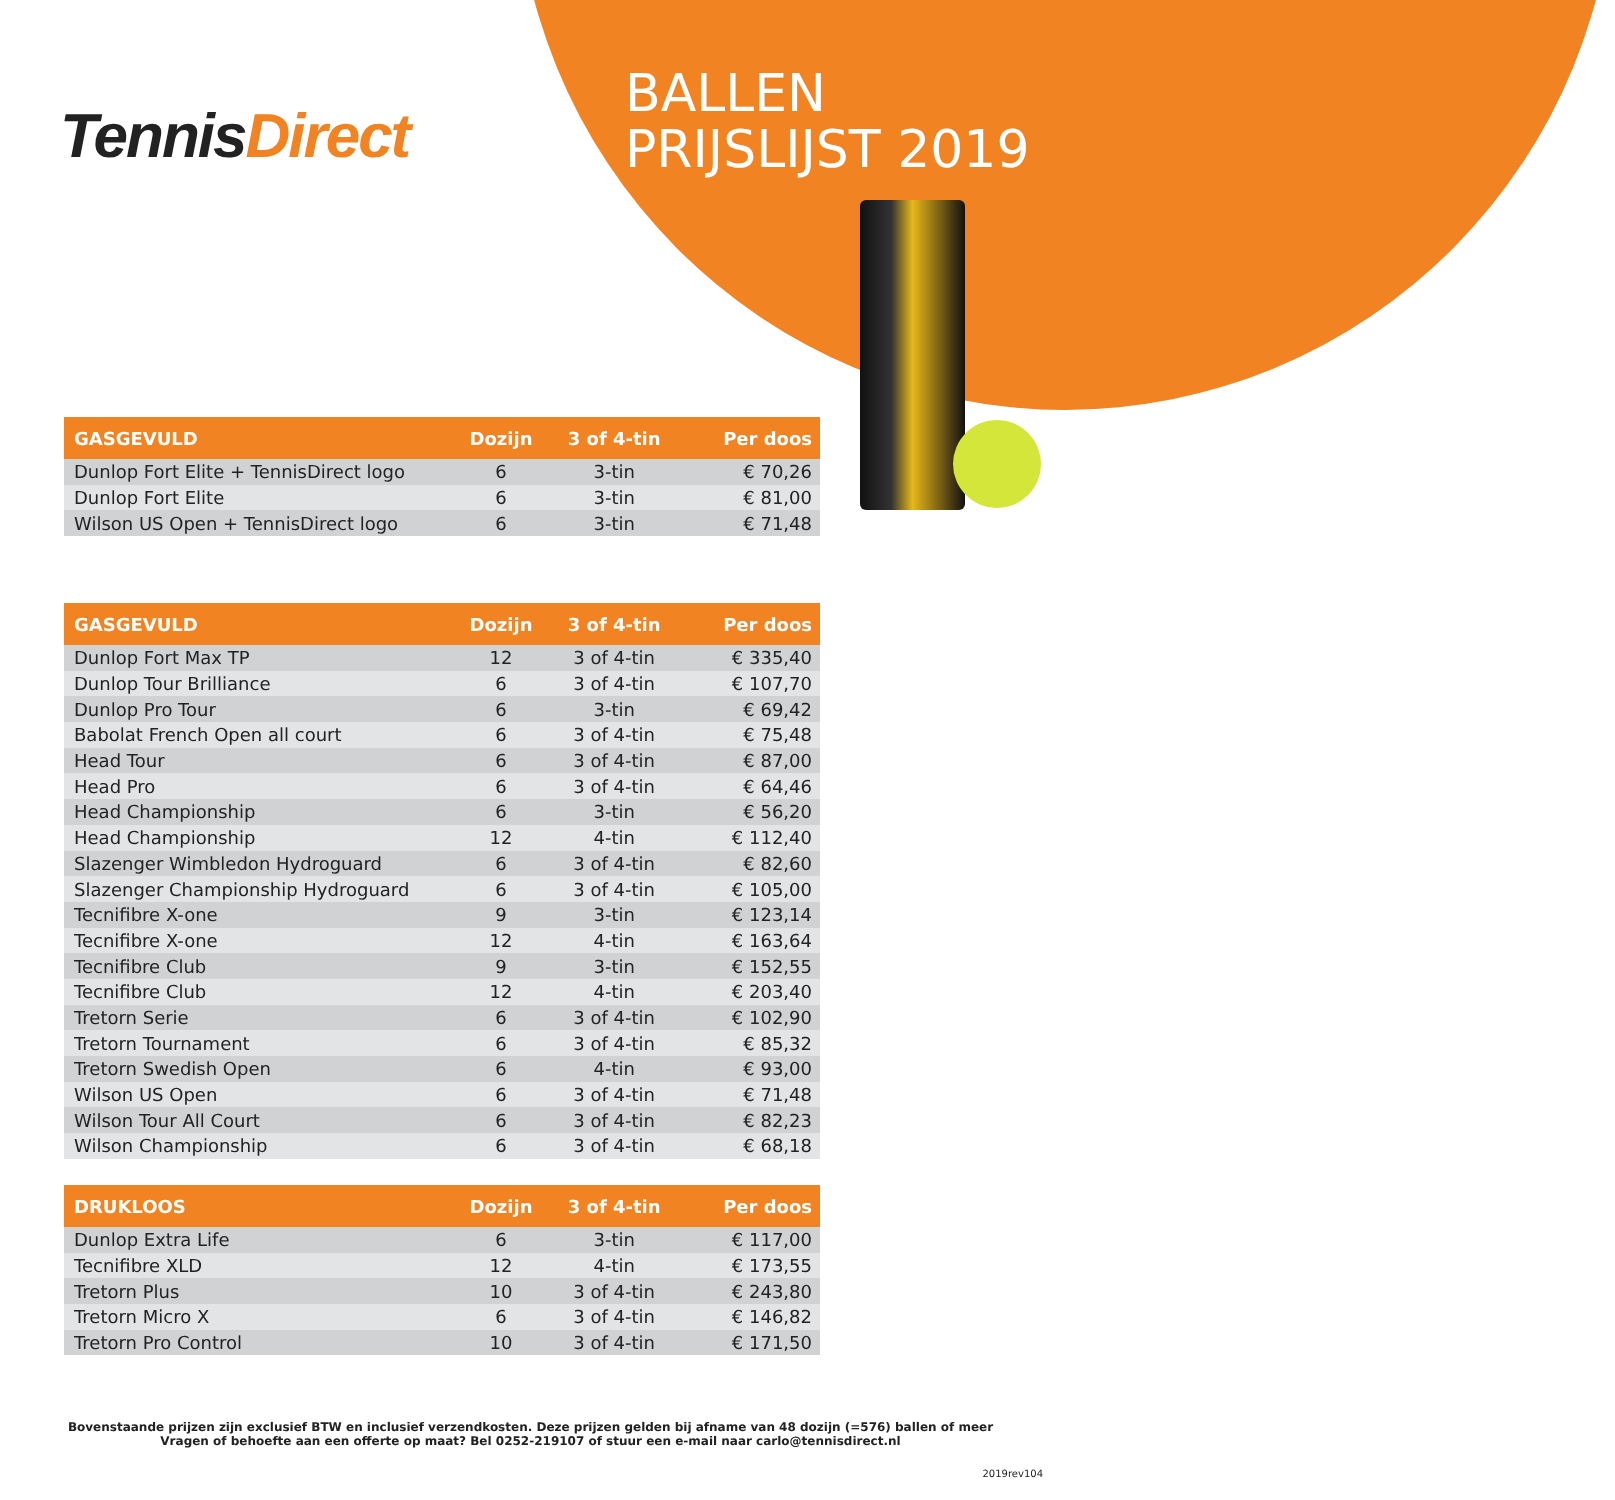TennisDirect
BALLEN
PRIJSLIJST 2019
| GASGEVULD | Dozijn | 3 of 4-tin | Per doos |
| --- | --- | --- | --- |
| Dunlop Fort Elite + TennisDirect logo | 6 | 3-tin | € 70,26 |
| Dunlop Fort Elite | 6 | 3-tin | € 81,00 |
| Wilson US Open + TennisDirect logo | 6 | 3-tin | € 71,48 |
| GASGEVULD | Dozijn | 3 of 4-tin | Per doos |
| --- | --- | --- | --- |
| Dunlop Fort Max TP | 12 | 3 of 4-tin | € 335,40 |
| Dunlop Tour Brilliance | 6 | 3 of 4-tin | € 107,70 |
| Dunlop Pro Tour | 6 | 3-tin | € 69,42 |
| Babolat French Open all court | 6 | 3 of 4-tin | € 75,48 |
| Head Tour | 6 | 3 of 4-tin | € 87,00 |
| Head Pro | 6 | 3 of 4-tin | € 64,46 |
| Head Championship | 6 | 3-tin | € 56,20 |
| Head Championship | 12 | 4-tin | € 112,40 |
| Slazenger Wimbledon Hydroguard | 6 | 3 of 4-tin | € 82,60 |
| Slazenger Championship Hydroguard | 6 | 3 of 4-tin | € 105,00 |
| Tecnifibre X-one | 9 | 3-tin | € 123,14 |
| Tecnifibre X-one | 12 | 4-tin | € 163,64 |
| Tecnifibre Club | 9 | 3-tin | € 152,55 |
| Tecnifibre Club | 12 | 4-tin | € 203,40 |
| Tretorn Serie | 6 | 3 of 4-tin | € 102,90 |
| Tretorn Tournament | 6 | 3 of 4-tin | € 85,32 |
| Tretorn Swedish Open | 6 | 4-tin | € 93,00 |
| Wilson US Open | 6 | 3 of 4-tin | € 71,48 |
| Wilson Tour All Court | 6 | 3 of 4-tin | € 82,23 |
| Wilson Championship | 6 | 3 of 4-tin | € 68,18 |
| DRUKLOOS | Dozijn | 3 of 4-tin | Per doos |
| --- | --- | --- | --- |
| Dunlop Extra Life | 6 | 3-tin | € 117,00 |
| Tecnifibre XLD | 12 | 4-tin | € 173,55 |
| Tretorn Plus | 10 | 3 of 4-tin | € 243,80 |
| Tretorn Micro X | 6 | 3 of 4-tin | € 146,82 |
| Tretorn Pro Control | 10 | 3 of 4-tin | € 171,50 |
Bovenstaande prijzen zijn exclusief BTW en inclusief verzendkosten. Deze prijzen gelden bij afname van 48 dozijn (=576) ballen of meer
Vragen of behoefte aan een offerte op maat? Bel 0252-219107 of stuur een e-mail naar carlo@tennisdirect.nl
2019rev104